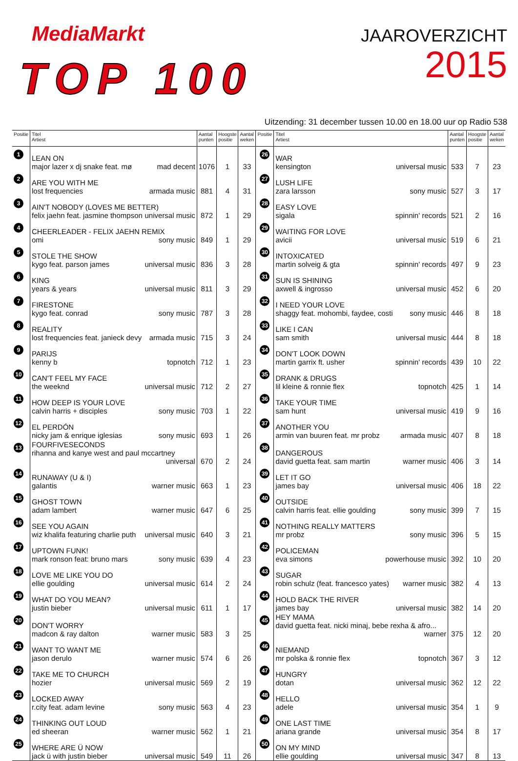MediaMarkt
TOP 100
JAAROVERZICHT
2015
Uitzending: 31 december tussen 10.00 en 18.00 uur op Radio 538
| Positie | Titel Artiest | Aantal punten | Hoogste positie | Aantal weken | Positie | Titel Artiest | Aantal punten | Hoogste positie | Aantal weken |
| --- | --- | --- | --- | --- | --- | --- | --- | --- | --- |
| 1 | LEAN ON major lazer x dj snake feat. mø mad decent | 1076 | 1 | 33 | 26 | WAR kensington universal music | 533 | 7 | 23 |
| 2 | ARE YOU WITH ME lost frequencies armada music | 881 | 4 | 31 | 27 | LUSH LIFE zara larsson sony music | 527 | 3 | 17 |
| 3 | AIN'T NOBODY (LOVES ME BETTER) felix jaehn feat. jasmine thompson universal music | 872 | 1 | 29 | 28 | EASY LOVE sigala spinnin' records | 521 | 2 | 16 |
| 4 | CHEERLEADER - FELIX JAEHN REMIX omi sony music | 849 | 1 | 29 | 29 | WAITING FOR LOVE avicii universal music | 519 | 6 | 21 |
| 5 | STOLE THE SHOW kygo feat. parson james universal music | 836 | 3 | 28 | 30 | INTOXICATED martin solveig & gta spinnin' records | 497 | 9 | 23 |
| 6 | KING years & years universal music | 811 | 3 | 29 | 31 | SUN IS SHINING axwell & ingrosso universal music | 452 | 6 | 20 |
| 7 | FIRESTONE kygo feat. conrad sony music | 787 | 3 | 28 | 32 | I NEED YOUR LOVE shaggy feat. mohombi, faydee, costi sony music | 446 | 8 | 18 |
| 8 | REALITY lost frequencies feat. janieck devy armada music | 715 | 3 | 24 | 33 | LIKE I CAN sam smith universal music | 444 | 8 | 18 |
| 9 | PARIJS kenny b topnotch | 712 | 1 | 23 | 34 | DON'T LOOK DOWN martin garrix ft. usher spinnin' records | 439 | 10 | 22 |
| 10 | CAN'T FEEL MY FACE the weeknd universal music | 712 | 2 | 27 | 35 | DRANK & DRUGS lil kleine & ronnie flex topnotch | 425 | 1 | 14 |
| 11 | HOW DEEP IS YOUR LOVE calvin harris + disciples sony music | 703 | 1 | 22 | 36 | TAKE YOUR TIME sam hunt universal music | 419 | 9 | 16 |
| 12 | EL PERDÓN nicky jam & enrique iglesias sony music | 693 | 1 | 26 | 37 | ANOTHER YOU armin van buuren feat. mr probz armada music | 407 | 8 | 18 |
| 13 | FOURFIVESECONDS rihanna and kanye west and paul mccartney universal | 670 | 2 | 24 | 38 | DANGEROUS david guetta feat. sam martin warner music | 406 | 3 | 14 |
| 14 | RUNAWAY (U & I) galantis warner music | 663 | 1 | 23 | 39 | LET IT GO james bay universal music | 406 | 18 | 22 |
| 15 | GHOST TOWN adam lambert warner music | 647 | 6 | 25 | 40 | OUTSIDE calvin harris feat. ellie goulding sony music | 399 | 7 | 15 |
| 16 | SEE YOU AGAIN wiz khalifa featuring charlie puth universal music | 640 | 3 | 21 | 41 | NOTHING REALLY MATTERS mr probz sony music | 396 | 5 | 15 |
| 17 | UPTOWN FUNK! mark ronson feat: bruno mars sony music | 639 | 4 | 23 | 42 | POLICEMAN eva simons powerhouse music | 392 | 10 | 20 |
| 18 | LOVE ME LIKE YOU DO ellie goulding universal music | 614 | 2 | 24 | 43 | SUGAR robin schulz (feat. francesco yates) warner music | 382 | 4 | 13 |
| 19 | WHAT DO YOU MEAN? justin bieber universal music | 611 | 1 | 17 | 44 | HOLD BACK THE RIVER james bay universal music | 382 | 14 | 20 |
| 20 | DON'T WORRY madcon & ray dalton warner music | 583 | 3 | 25 | 45 | HEY MAMA david guetta feat. nicki minaj, bebe rexha & afro... warner | 375 | 12 | 20 |
| 21 | WANT TO WANT ME jason derulo warner music | 574 | 6 | 26 | 46 | NIEMAND mr polska & ronnie flex topnotch | 367 | 3 | 12 |
| 22 | TAKE ME TO CHURCH hozier universal music | 569 | 2 | 19 | 47 | HUNGRY dotan universal music | 362 | 12 | 22 |
| 23 | LOCKED AWAY r.city feat. adam levine sony music | 563 | 4 | 23 | 48 | HELLO adele universal music | 354 | 1 | 9 |
| 24 | THINKING OUT LOUD ed sheeran warner music | 562 | 1 | 21 | 49 | ONE LAST TIME ariana grande universal music | 354 | 8 | 17 |
| 25 | WHERE ARE Ü NOW jack ü with justin bieber universal music | 549 | 11 | 26 | 50 | ON MY MIND ellie goulding universal music | 347 | 8 | 13 |